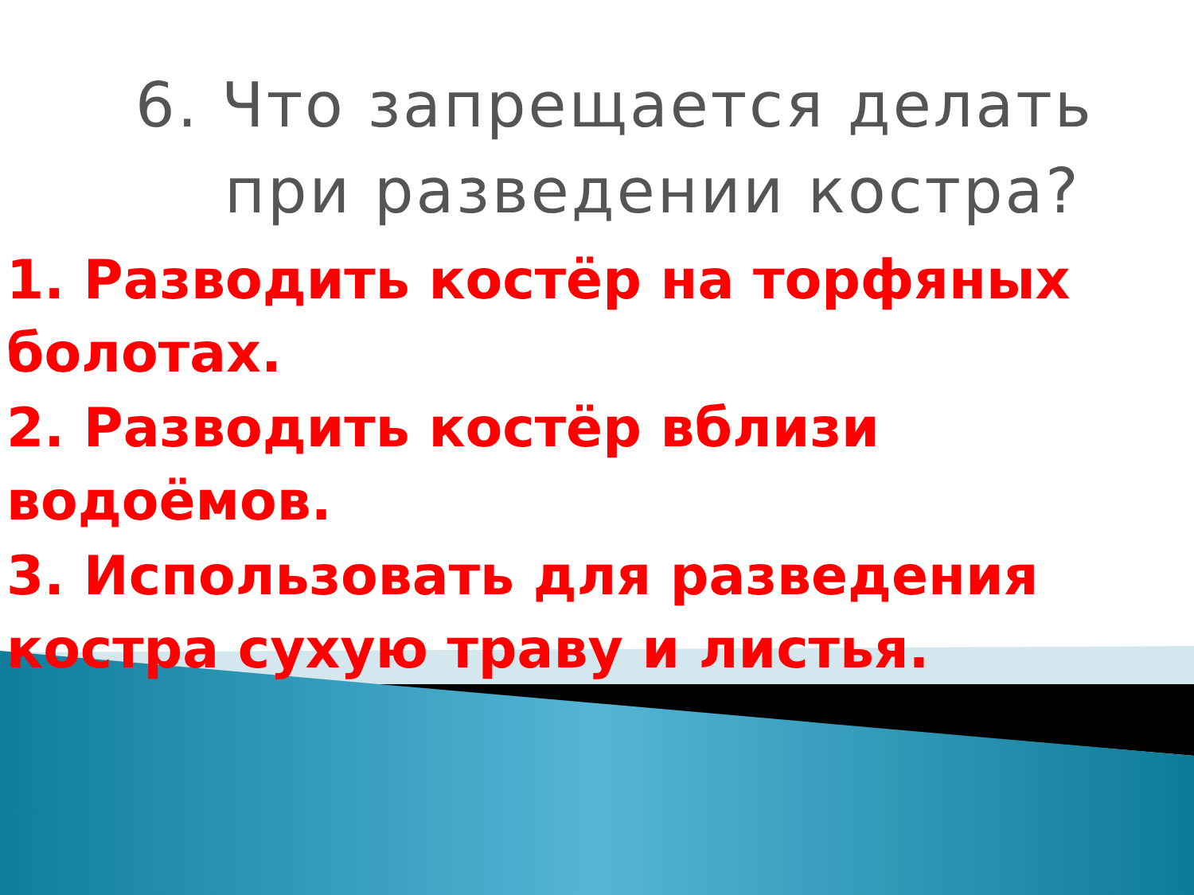6. Что запрещается делать
при разведении костра?
1. Разводить костёр на торфяных болотах.
2. Разводить костёр вблизи водоёмов.
3. Использовать для разведения костра сухую траву и листья.